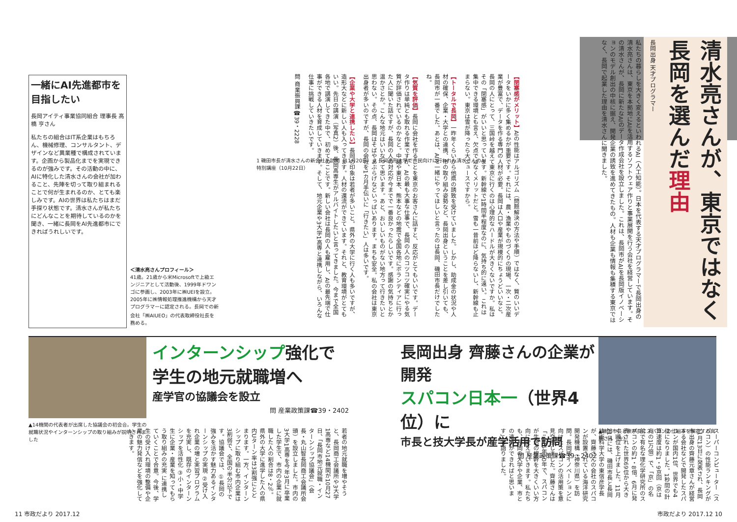清水亮さんが、東京ではなく
長岡を選んだ理由
長岡出身 天才プログラマー
私たちの暮らしを大きく変えるといわれるAI（人工知能）。日本を代表する天才プログラマーで長岡出身の清水亮さんは、東京を本拠地にAIを活用するソフトウェア作りと事業展開を行う会社を経営しています。その清水さんが、長岡に新たなAIのデータ作成会社を設立しました。これは、長岡市がAIを長岡版イノベーションのモデル創出の中核に据え、開発企業の誘致を進めてきたもの。人材も企業も情報も集積する東京ではなく、長岡で起業した理由を清水さんに聞きました。
【閉塞感がメリット】AIの性能はアルゴリズム（問題解決の方法や手順）ではなく、質のいいデータをいかに多く集めるかが重要です。それには、農・漁業やものづくりの現場、一次・二次産業が豊富で、データを作る専門の人材が必要。長岡は人口や産業が規模的にちょうどいいなと。長岡の人にとって、三国峠を越えて東京に行くのは心理的なハードルが大きくないですか。私はその「閉塞感」がいいと思っています。新幹線で1時間半程度なのに、気持ち的に遠い。これは集中できる環境とも言え、欠点ではなくメリットだと。雪も一昔前ほど降らないし、新幹線も止まらない。東京は雪が降ったら大ニュースですから。
【トータルで長岡】一昨年くらいから他県の誘致を受けていました。しかし、助成金の状況や人材の確保、企業・大学との連携、市の取り組み姿勢など、長岡出身ということを差し引いても、長岡市が一番でした。あとは、AIを一緒にやってほしいと言ったのは長岡、磯田市長だけでしたね。
【気質を評価】長岡に会社を作ることを東京のお客さんに話すと、反応がとてもいいです。データ作りは単純とも取れる作業ですが、AIの最も大事な仕事で、長岡の人のコツコツ確実にやる気質が評価されているのかなと。中越や東日本、熊本などの地震で全国各地にボランティアに行った人に聞いた話ですが、長岡の人の対応が今までで一番良かったらしいです。感謝の気持ちとか温かさとか。こんな地元はいいなって思います。あと、おいしいものがない地方って行きたいと思わない。その点、長岡はそばやあぶらげなどいっぱいあります。まちも安全。私の会社は東京出身者が多いのですが、長岡の会社を1カ月手伝いに「行きたい」人は多いです。
【企業や大学と連携したい】長岡の印象は若者が多いこと。県外の大学に行く人も多いですが、造形大などに新しい人も入ってきます。人材の還流ができています。それと、教育環境がとてもいい。先日の講演（写真2）後、長岡高専生がアルバイトしたいと言ってきました。今まで全国各地で講演してきた中で、初めてのことです。新しい会社は長岡の人も雇用し、AIの最先端で仕事ができる人材を育成していきます。そして、地元企業や3大学1高専と連携しながら、いろんな仕事に挑戦していきたいです。
問 商業振興課☎39・2228
1 磯田市長が清水さんの新会社を訪問（11月20日） 2 長岡造形大学で市民向けに行われた清水さんのAI特別講座（10月22日）
＜清水亮さんプロフィール＞
41歳。21歳から米Microsoftで上級エンジニアとして活動後、1999年ドワンゴに参画し、2003年に㈱UEIを設立。2005年に㈱情報処理推進機構から天才プログラマーに認定される。長岡での新会社「㈱AIUEO」の代表取締役社長を務める。
一緒にAI先進都市を目指したい
長岡アイティ事業協同組合 理事長 高橋 亨さん
私たちの組合はIT系企業はもちろん、機械修理、コンサルタント、デザインなど異業種で構成されています。企画から製品化までを実現できるのが強みです。その活動の中に、AIに特化した清水さんの会社が加わること、先陣を切って取り組まれることで何が生まれるのか、とても楽しみです。AIの世界は私たちはまだ手探り状態です。清水さんが私たちにどんなことを期待しているのかを聞き、一緒に長岡をAI先進都市にできればうれしいです。
▲14機関の代表者が出席した協議会の初会合。学生の就職状況やインターンシップの取り組みが説明されました
インターンシップ強化で学生の地元就職増へ
産学官の協議会を設立
問 産業政策課☎39・2402
若者の地元就職を増やそうと、長岡商工会議所や3大学1高専など14機関が10月27日、「長岡市地元就職・インターンシップ協議会」（会長・丸山智長岡商工会議所会頭）を設立しました。市内の3大学1高専を今年3月に卒業した学生で、市内の企業に就職した人の割合は8・2％。県外の大学に進学した人の県内Uターン率は3割強にとどまります。一方、インターンシップに取り組む市内企業は3割弱で、全国の半分以下です。協議会では、①長岡の強みを活かす魅力あるインターンシップの実現 ②受け入れ企業の増と実習プログラムを充実し、既存のインターンシップを活性化 ③小・中学生に企業・産業を知ってもらう取り組みの充実 に連携していくことで合意。今後、学生の受け入れ環境の整備や企業の魅力発信などを強化していきます。
長岡出身 齊藤さんの企業が開発
スパコン日本一（世界4位）に
市長と技大学長が産学活用で訪問
問 産業政策課☎39・2402
▲磯田市長と東学長にスパコンの仕組みを解説する齊藤さん（左）
スーパーコンピューター（スパコン）の性能ランキングが11月13日に発表され、長岡市出身の齊藤元章さんが経営する会社などで開発したスパコンが国内1位、世界でも4位になりました。1秒間の計算速度は約1・9京回（京は兆の1万倍）で、「京」の名前で有名な理化学研究所のスパコンの約1・8倍。6月に発表された世界69位から大きく順位を上げました。11月21日には、磯田市長と長岡技術科学大学の東信彦学長が、齊藤さんの会社のスパコンが設置されている海洋研究開発機構（神奈川県）を訪問。長岡版イノベーションに向けたスパコンの活用策を意見交換しました。齊藤さんは「この5年10年で、スパコンが生活の根幹を大きくいい方向に変えていきます。私たちも、長岡の大学や企業、市との連携ができればと思います」と語りました。
11 市政だより 2017.12 市政だより 2017.12 10